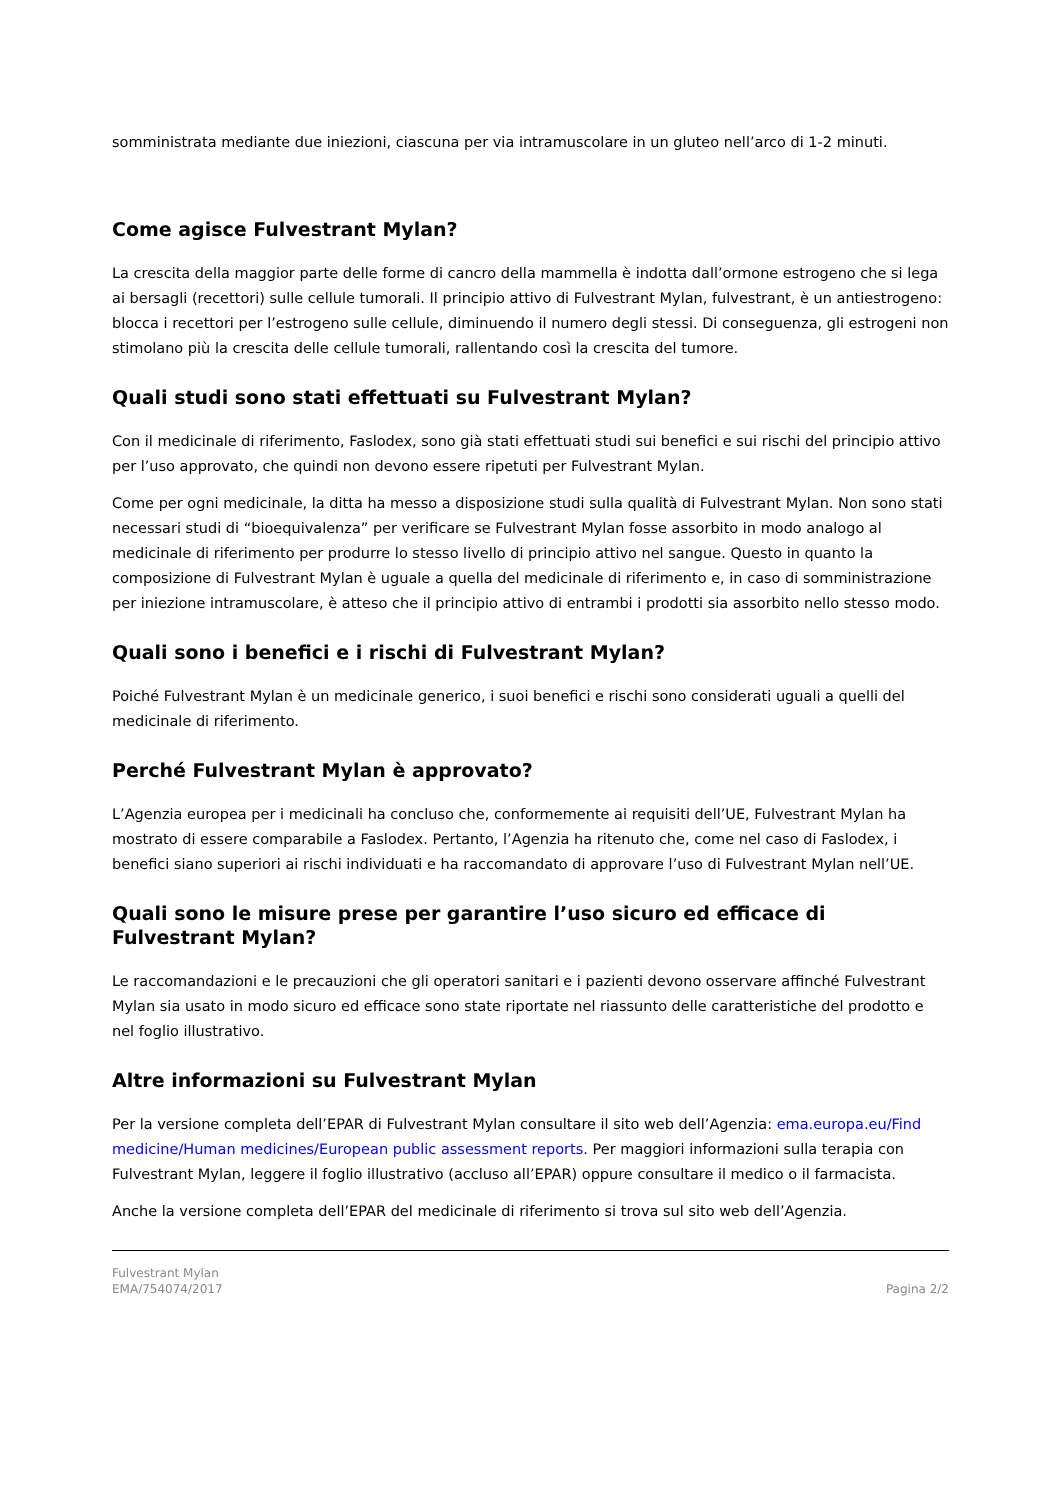somministrata mediante due iniezioni, ciascuna per via intramuscolare in un gluteo nell’arco di 1-2 minuti.
Come agisce Fulvestrant Mylan?
La crescita della maggior parte delle forme di cancro della mammella è indotta dall’ormone estrogeno che si lega ai bersagli (recettori) sulle cellule tumorali. Il principio attivo di Fulvestrant Mylan, fulvestrant, è un antiestrogeno: blocca i recettori per l’estrogeno sulle cellule, diminuendo il numero degli stessi. Di conseguenza, gli estrogeni non stimolano più la crescita delle cellule tumorali, rallentando così la crescita del tumore.
Quali studi sono stati effettuati su Fulvestrant Mylan?
Con il medicinale di riferimento, Faslodex, sono già stati effettuati studi sui benefici e sui rischi del principio attivo per l’uso approvato, che quindi non devono essere ripetuti per Fulvestrant Mylan.
Come per ogni medicinale, la ditta ha messo a disposizione studi sulla qualità di Fulvestrant Mylan. Non sono stati necessari studi di “bioequivalenza” per verificare se Fulvestrant Mylan fosse assorbito in modo analogo al medicinale di riferimento per produrre lo stesso livello di principio attivo nel sangue. Questo in quanto la composizione di Fulvestrant Mylan è uguale a quella del medicinale di riferimento e, in caso di somministrazione per iniezione intramuscolare, è atteso che il principio attivo di entrambi i prodotti sia assorbito nello stesso modo.
Quali sono i benefici e i rischi di Fulvestrant Mylan?
Poiché Fulvestrant Mylan è un medicinale generico, i suoi benefici e rischi sono considerati uguali a quelli del medicinale di riferimento.
Perché Fulvestrant Mylan è approvato?
L’Agenzia europea per i medicinali ha concluso che, conformemente ai requisiti dell’UE, Fulvestrant Mylan ha mostrato di essere comparabile a Faslodex. Pertanto, l’Agenzia ha ritenuto che, come nel caso di Faslodex, i benefici siano superiori ai rischi individuati e ha raccomandato di approvare l’uso di Fulvestrant Mylan nell’UE.
Quali sono le misure prese per garantire l’uso sicuro ed efficace di Fulvestrant Mylan?
Le raccomandazioni e le precauzioni che gli operatori sanitari e i pazienti devono osservare affinché Fulvestrant Mylan sia usato in modo sicuro ed efficace sono state riportate nel riassunto delle caratteristiche del prodotto e nel foglio illustrativo.
Altre informazioni su Fulvestrant Mylan
Per la versione completa dell’EPAR di Fulvestrant Mylan consultare il sito web dell’Agenzia: ema.europa.eu/Find medicine/Human medicines/European public assessment reports. Per maggiori informazioni sulla terapia con Fulvestrant Mylan, leggere il foglio illustrativo (accluso all’EPAR) oppure consultare il medico o il farmacista.
Anche la versione completa dell’EPAR del medicinale di riferimento si trova sul sito web dell’Agenzia.
Fulvestrant Mylan
EMA/754074/2017
Pagina 2/2